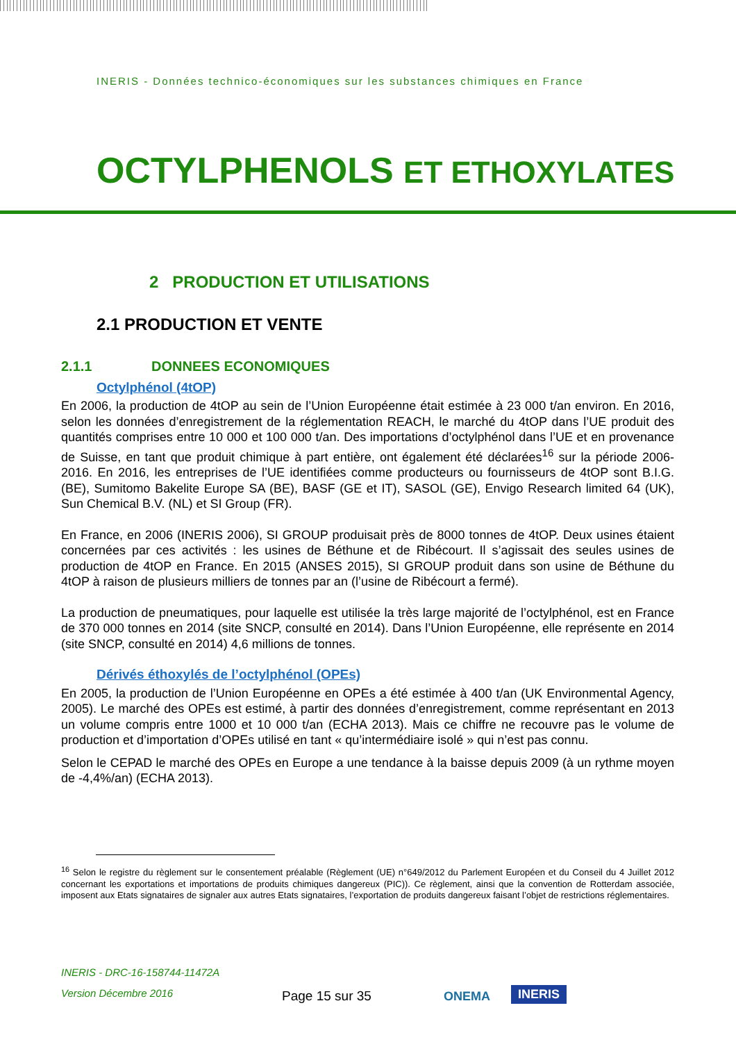INERIS - Données technico-économiques sur les substances chimiques en France
OCTYLPHENOLS ET ETHOXYLATES
2 PRODUCTION ET UTILISATIONS
2.1 PRODUCTION ET VENTE
2.1.1 DONNEES ECONOMIQUES
Octylphénol (4tOP)
En 2006, la production de 4tOP au sein de l’Union Européenne était estimée à 23 000 t/an environ. En 2016, selon les données d’enregistrement de la réglementation REACH, le marché du 4tOP dans l’UE produit des quantités comprises entre 10 000 et 100 000 t/an. Des importations d’octylphénol dans l’UE et en provenance de Suisse, en tant que produit chimique à part entière, ont également été déclarées<sup>16</sup> sur la période 2006-2016. En 2016, les entreprises de l’UE identifiées comme producteurs ou fournisseurs de 4tOP sont B.I.G. (BE), Sumitomo Bakelite Europe SA (BE), BASF (GE et IT), SASOL (GE), Envigo Research limited 64 (UK), Sun Chemical B.V. (NL) et SI Group (FR).
En France, en 2006 (INERIS 2006), SI GROUP produisait près de 8000 tonnes de 4tOP. Deux usines étaient concernées par ces activités : les usines de Béthune et de Ribécourt. Il s’agissait des seules usines de production de 4tOP en France. En 2015 (ANSES 2015), SI GROUP produit dans son usine de Béthune du 4tOP à raison de plusieurs milliers de tonnes par an (l’usine de Ribécourt a fermé).
La production de pneumatiques, pour laquelle est utilisée la très large majorité de l’octylphénol, est en France de 370 000 tonnes en 2014 (site SNCP, consulté en 2014). Dans l’Union Européenne, elle représente en 2014 (site SNCP, consulté en 2014) 4,6 millions de tonnes.
Dérivés éthoxylés de l’octylphénol (OPEs)
En 2005, la production de l’Union Européenne en OPEs a été estimée à 400 t/an (UK Environmental Agency, 2005). Le marché des OPEs est estimé, à partir des données d’enregistrement, comme représentant en 2013 un volume compris entre 1000 et 10 000 t/an (ECHA 2013). Mais ce chiffre ne recouvre pas le volume de production et d’importation d’OPEs utilisé en tant « qu’intermédiaire isolé » qui n’est pas connu.
Selon le CEPAD le marché des OPEs en Europe a une tendance à la baisse depuis 2009 (à un rythme moyen de -4,4%/an) (ECHA 2013).
<sup>16</sup> Selon le registre du règlement sur le consentement préalable (Règlement (UE) n°649/2012 du Parlement Européen et du Conseil du 4 Juillet 2012 concernant les exportations et importations de produits chimiques dangereux (PIC)). Ce règlement, ainsi que la convention de Rotterdam associée, imposent aux Etats signataires de signaler aux autres Etats signataires, l’exportation de produits dangereux faisant l’objet de restrictions réglementaires.
INERIS - DRC-16-158744-11472A
Version Décembre 2016
Page 15 sur 35
ONEMA INERIS